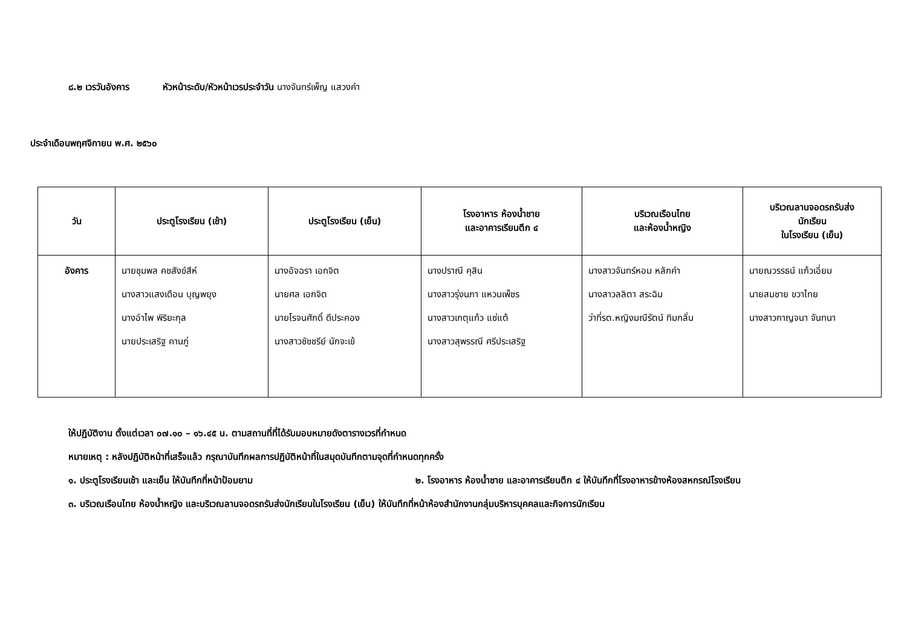๘.๒ เวรวันอังคาร หัวหน้าระดับ/หัวหน้าเวรประจำวัน นางจันทร์เพ็ญ แสวงคำ
ประจำเดือนพฤศจิกายน พ.ศ. ๒๕๖๐
| วัน | ประตูโรงเรียน (เช้า) | ประตูโรงเรียน (เย็น) | โรงอาหาร ห้องน้ำชาย และอาคารเรียนตึก ๔ | บริเวณเรือนไทย และห้องน้ำหญิง | บริเวณลานจอดรถรับส่ง นักเรียน ในโรงเรียน (เย็น) |
| --- | --- | --- | --- | --- | --- |
| อังคาร | นายชุมพล คชสังข์สีห์ นางสาวแสงเดือน บุญพยุง นางอำไพ พิริยะกุล นายประเสริฐ คานภู่ | นางอัจฉรา เอกจิต นายศล เอกจิต นายโรจนศักดิ์ ดีประคอง นางสาวชัชชรีย์ นักจะเข้ | นางปราณี คุสิน นางสาวรุ่งนภา แหวนเพ็ชร นางสาวเกตุแก้ว แซ่แต้ นางสาวสุพรรณี ศรีประเสริฐ | นางสาวจันทร์หอม หลักคำ นางสาวลลิตา สระฉิม ว่าที่รต.หญิงมณีรัตน์ ทิมกลั่น | นายณวรรธน์ แก้วเอี่ยม นายสมชาย ขวาไทย นางสาวกาญจนา จันทนา |
ให้ปฏิบัติงาน ตั้งแต่เวลา ๐๗.๑๐ – ๑๖.๔๕ น. ตามสถานที่ที่ได้รับมอบหมายดังตารางเวรที่กำหนด
หมายเหตุ : หลังปฏิบัติหน้าที่เสร็จแล้ว กรุณาบันทึกผลการปฏิบัติหน้าที่ในสมุดบันทึกตามจุดที่กำหนดทุกครั้ง
๑. ประตูโรงเรียนเช้า และเย็น ให้บันทึกที่หน้าป้อมยาม ๒. โรงอาหาร ห้องน้ำชาย และอาคารเรียนตึก ๔ ให้บันทึกที่โรงอาหารข้างห้องสหกรณ์โรงเรียน
๓. บริเวณเรือนไทย ห้องน้ำหญิง และบริเวณลานจอดรถรับส่งนักเรียนในโรงเรียน (เย็น) ให้บันทึกที่หน้าห้องสำนักงานกลุ่มบริหารบุคคลและกิจการนักเรียน